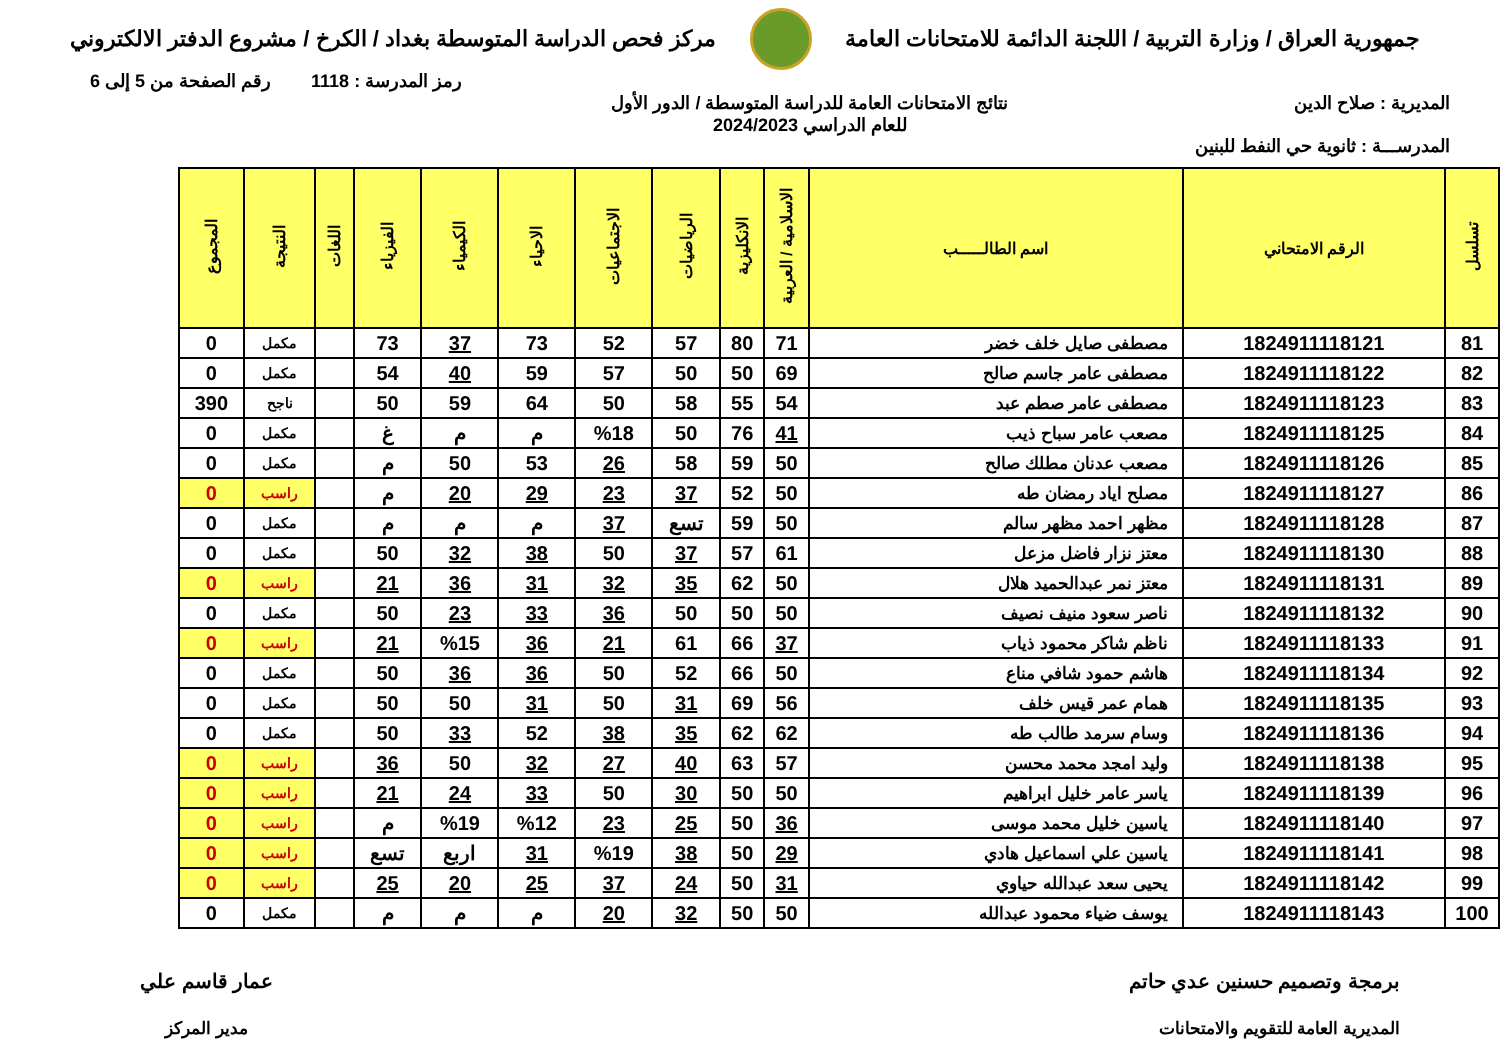جمهورية العراق / وزارة التربية / اللجنة الدائمة للامتحانات العامة
مركز فحص الدراسة المتوسطة بغداد / الكرخ / مشروع الدفتر الالكتروني
رمز المدرسة : 1118 رقم الصفحة من 5 إلى 6
المديرية : صلاح الدين
المدرســـة : ثانوية حي النفط للبنين
نتائج الامتحانات العامة للدراسة المتوسطة / الدور الأول
للعام الدراسي 2024/2023
| تسلسل | الرقم الامتحاني | اسم الطالـــــب | الاسلامية / العربية | الانكليزية | الرياضيات | الاجتماعيات | الاحياء | الكيمياء | الفيزياء | اللغات | النتيجة | المجموع |
| --- | --- | --- | --- | --- | --- | --- | --- | --- | --- | --- | --- | --- |
| 81 | 1824911118121 | مصطفى صايل خلف خضر | 71 | 80 | 57 | 52 | 73 | 37 | 73 | | مكمل | 0 |
| 82 | 1824911118122 | مصطفى عامر جاسم صالح | 69 | 50 | 50 | 57 | 59 | 40 | 54 | | مكمل | 0 |
| 83 | 1824911118123 | مصطفى عامر صطم عبد | 54 | 55 | 58 | 50 | 64 | 59 | 50 | | ناجح | 390 |
| 84 | 1824911118125 | مصعب عامر سباح ذيب | 41 | 76 | 50 | %18 | م | م | غ | | مكمل | 0 |
| 85 | 1824911118126 | مصعب عدنان مطلك صالح | 50 | 59 | 58 | 26 | 53 | 50 | م | | مكمل | 0 |
| 86 | 1824911118127 | مصلح اياد رمضان طه | 50 | 52 | 37 | 23 | 29 | 20 | م | | راسب | 0 |
| 87 | 1824911118128 | مظهر احمد مظهر سالم | 50 | 59 | تسع | 37 | م | م | م | | مكمل | 0 |
| 88 | 1824911118130 | معتز نزار فاضل مزعل | 61 | 57 | 37 | 50 | 38 | 32 | 50 | | مكمل | 0 |
| 89 | 1824911118131 | معتز نمر عبدالحميد هلال | 50 | 62 | 35 | 32 | 31 | 36 | 21 | | راسب | 0 |
| 90 | 1824911118132 | ناصر سعود منيف نصيف | 50 | 50 | 50 | 36 | 33 | 23 | 50 | | مكمل | 0 |
| 91 | 1824911118133 | ناظم شاكر محمود ذياب | 37 | 66 | 61 | 21 | 36 | %15 | 21 | | راسب | 0 |
| 92 | 1824911118134 | هاشم حمود شافي مناع | 50 | 66 | 52 | 50 | 36 | 36 | 50 | | مكمل | 0 |
| 93 | 1824911118135 | همام عمر قيس خلف | 56 | 69 | 31 | 50 | 31 | 50 | 50 | | مكمل | 0 |
| 94 | 1824911118136 | وسام سرمد طالب طه | 62 | 62 | 35 | 38 | 52 | 33 | 50 | | مكمل | 0 |
| 95 | 1824911118138 | وليد امجد محمد محسن | 57 | 63 | 40 | 27 | 32 | 50 | 36 | | راسب | 0 |
| 96 | 1824911118139 | ياسر عامر خليل ابراهيم | 50 | 50 | 30 | 50 | 33 | 24 | 21 | | راسب | 0 |
| 97 | 1824911118140 | ياسين خليل محمد موسى | 36 | 50 | 25 | 23 | %12 | %19 | م | | راسب | 0 |
| 98 | 1824911118141 | ياسين علي اسماعيل هادي | 29 | 50 | 38 | %19 | 31 | اربع | تسع | | راسب | 0 |
| 99 | 1824911118142 | يحيى سعد عبدالله حياوي | 31 | 50 | 24 | 37 | 25 | 20 | 25 | | راسب | 0 |
| 100 | 1824911118143 | يوسف ضياء محمود عبدالله | 50 | 50 | 32 | 20 | م | م | م | | مكمل | 0 |
برمجة وتصميم حسنين عدي حاتم
المديرية العامة للتقويم والامتحانات
عمار قاسم علي
مدير المركز